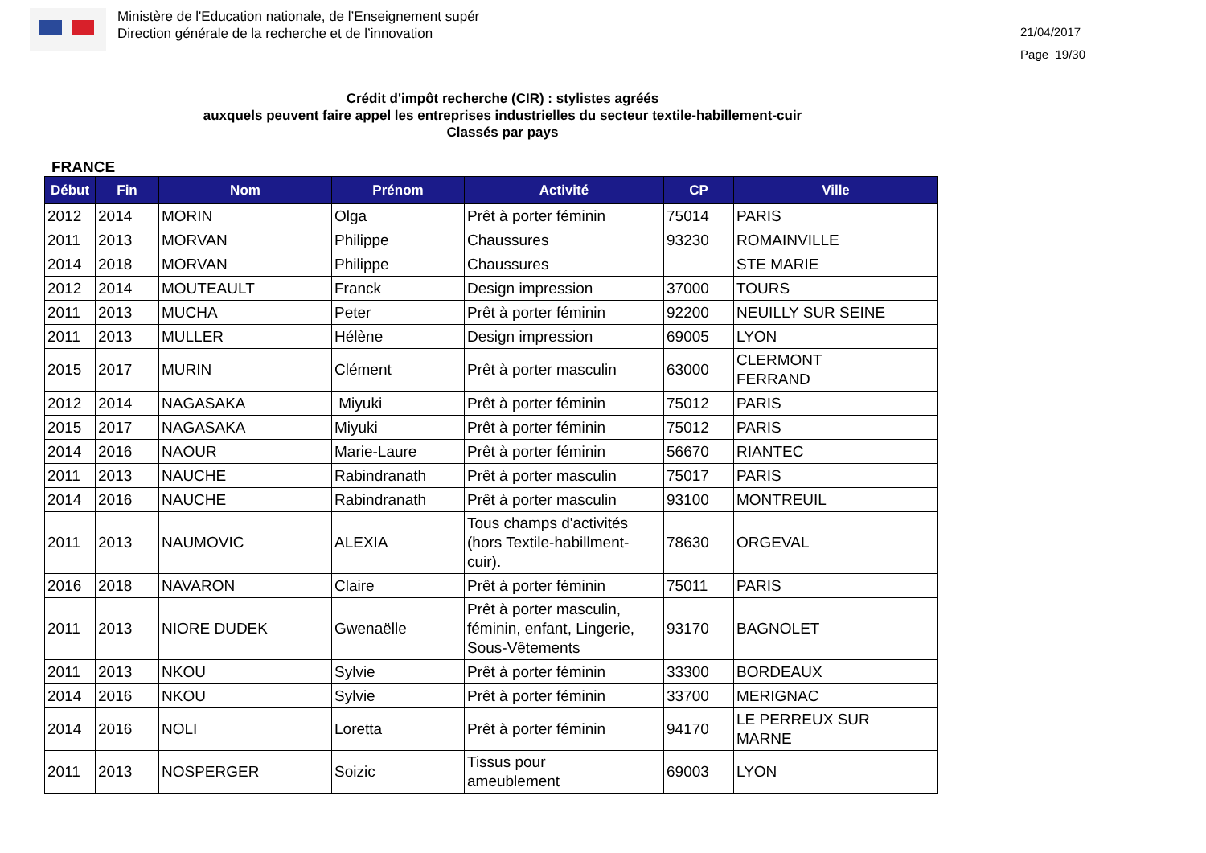Ministère de l'Education nationale, de l’Enseignement supér
Direction générale de la recherche et de l’innovation
21/04/2017
Page 19/30
Crédit d'impôt recherche (CIR) : stylistes agréés
auxquels peuvent faire appel les entreprises industrielles du secteur textile-habillement-cuir
Classés par pays
FRANCE
| Début | Fin | Nom | Prénom | Activité | CP | Ville |
| --- | --- | --- | --- | --- | --- | --- |
| 2012 | 2014 | MORIN | Olga | Prêt à porter féminin | 75014 | PARIS |
| 2011 | 2013 | MORVAN | Philippe | Chaussures | 93230 | ROMAINVILLE |
| 2014 | 2018 | MORVAN | Philippe | Chaussures | | STE MARIE |
| 2012 | 2014 | MOUTEAULT | Franck | Design impression | 37000 | TOURS |
| 2011 | 2013 | MUCHA | Peter | Prêt à porter féminin | 92200 | NEUILLY SUR SEINE |
| 2011 | 2013 | MULLER | Hélène | Design impression | 69005 | LYON |
| 2015 | 2017 | MURIN | Clément | Prêt à porter masculin | 63000 | CLERMONT FERRAND |
| 2012 | 2014 | NAGASAKA | Miyuki | Prêt à porter féminin | 75012 | PARIS |
| 2015 | 2017 | NAGASAKA | Miyuki | Prêt à porter féminin | 75012 | PARIS |
| 2014 | 2016 | NAOUR | Marie-Laure | Prêt à porter féminin | 56670 | RIANTEC |
| 2011 | 2013 | NAUCHE | Rabindranath | Prêt à porter masculin | 75017 | PARIS |
| 2014 | 2016 | NAUCHE | Rabindranath | Prêt à porter masculin | 93100 | MONTREUIL |
| 2011 | 2013 | NAUMOVIC | ALEXIA | Tous champs d'activités (hors Textile-habillment-cuir). | 78630 | ORGEVAL |
| 2016 | 2018 | NAVARON | Claire | Prêt à porter féminin | 75011 | PARIS |
| 2011 | 2013 | NIORE DUDEK | Gwenaëlle | Prêt à porter masculin, féminin, enfant, Lingerie, Sous-Vêtements | 93170 | BAGNOLET |
| 2011 | 2013 | NKOU | Sylvie | Prêt à porter féminin | 33300 | BORDEAUX |
| 2014 | 2016 | NKOU | Sylvie | Prêt à porter féminin | 33700 | MERIGNAC |
| 2014 | 2016 | NOLI | Loretta | Prêt à porter féminin | 94170 | LE PERREUX SUR MARNE |
| 2011 | 2013 | NOSPERGER | Soizic | Tissus pour ameublement | 69003 | LYON |